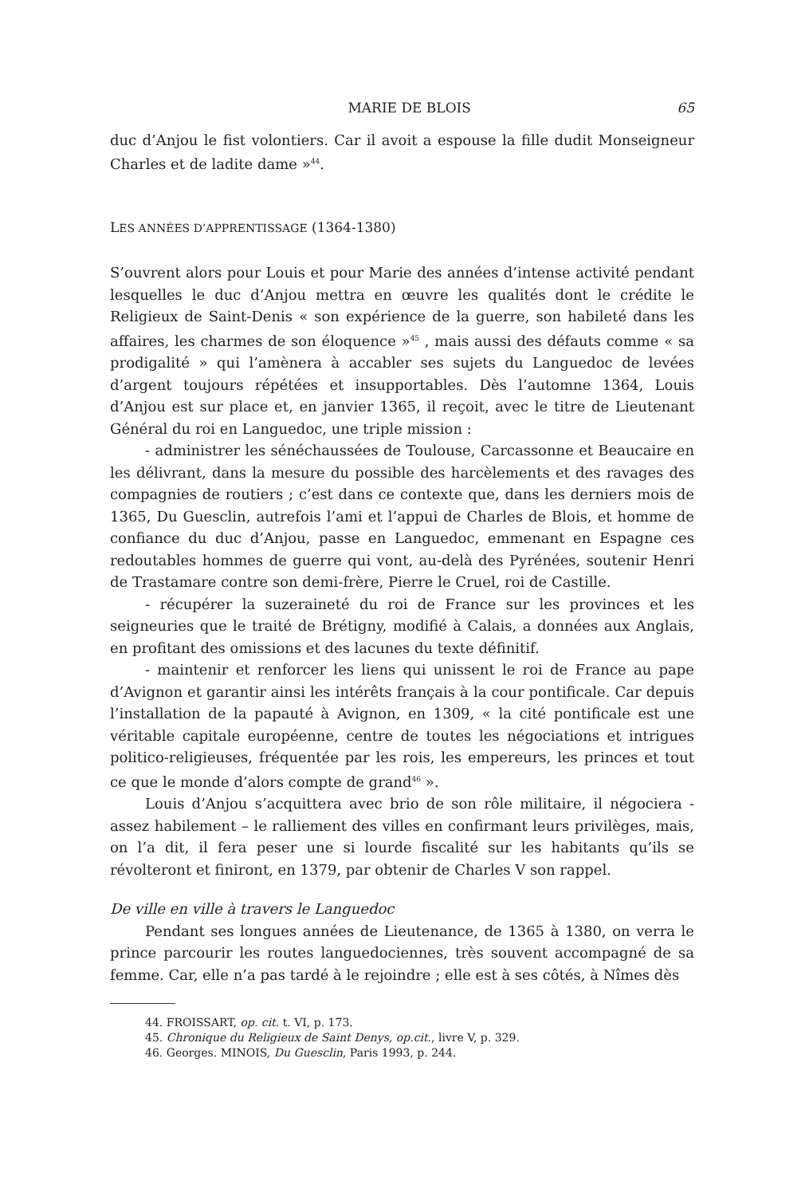MARIE DE BLOIS 65
duc d’Anjou le fist volontiers. Car il avoit a espouse la fille dudit Monseigneur Charles et de ladite dame »<sup>44</sup>.
LES ANNÉES D’APPRENTISSAGE (1364-1380)
S’ouvrent alors pour Louis et pour Marie des années d’intense activité pendant lesquelles le duc d’Anjou mettra en œuvre les qualités dont le crédite le Religieux de Saint-Denis « son expérience de la guerre, son habileté dans les affaires, les charmes de son éloquence »<sup>45</sup> , mais aussi des défauts comme « sa prodigalité » qui l’amènera à accabler ses sujets du Languedoc de levées d’argent toujours répétées et insupportables. Dès l’automne 1364, Louis d’Anjou est sur place et, en janvier 1365, il reçoit, avec le titre de Lieutenant Général du roi en Languedoc, une triple mission :
- administrer les sénéchaussées de Toulouse, Carcassonne et Beaucaire en les délivrant, dans la mesure du possible des harcèlements et des ravages des compagnies de routiers ; c’est dans ce contexte que, dans les derniers mois de 1365, Du Guesclin, autrefois l’ami et l’appui de Charles de Blois, et homme de confiance du duc d’Anjou, passe en Languedoc, emmenant en Espagne ces redoutables hommes de guerre qui vont, au-delà des Pyrénées, soutenir Henri de Trastamare contre son demi-frère, Pierre le Cruel, roi de Castille.
- récupérer la suzeraineté du roi de France sur les provinces et les seigneuries que le traité de Brétigny, modifié à Calais, a données aux Anglais, en profitant des omissions et des lacunes du texte définitif.
- maintenir et renforcer les liens qui unissent le roi de France au pape d’Avignon et garantir ainsi les intérêts français à la cour pontificale. Car depuis l’installation de la papauté à Avignon, en 1309, « la cité pontificale est une véritable capitale européenne, centre de toutes les négociations et intrigues politico-religieuses, fréquentée par les rois, les empereurs, les princes et tout ce que le monde d’alors compte de grand<sup>46</sup> ».
Louis d’Anjou s’acquittera avec brio de son rôle militaire, il négociera - assez habilement – le ralliement des villes en confirmant leurs privilèges, mais, on l’a dit, il fera peser une si lourde fiscalité sur les habitants qu’ils se révolteront et finiront, en 1379, par obtenir de Charles V son rappel.
De ville en ville à travers le Languedoc
Pendant ses longues années de Lieutenance, de 1365 à 1380, on verra le prince parcourir les routes languedociennes, très souvent accompagné de sa femme. Car, elle n’a pas tardé à le rejoindre ; elle est à ses côtés, à Nîmes dès
44. FROISSART, op. cit. t. VI, p. 173.
45. Chronique du Religieux de Saint Denys, op.cit., livre V, p. 329.
46. Georges. MINOIS, Du Guesclin, Paris 1993, p. 244.